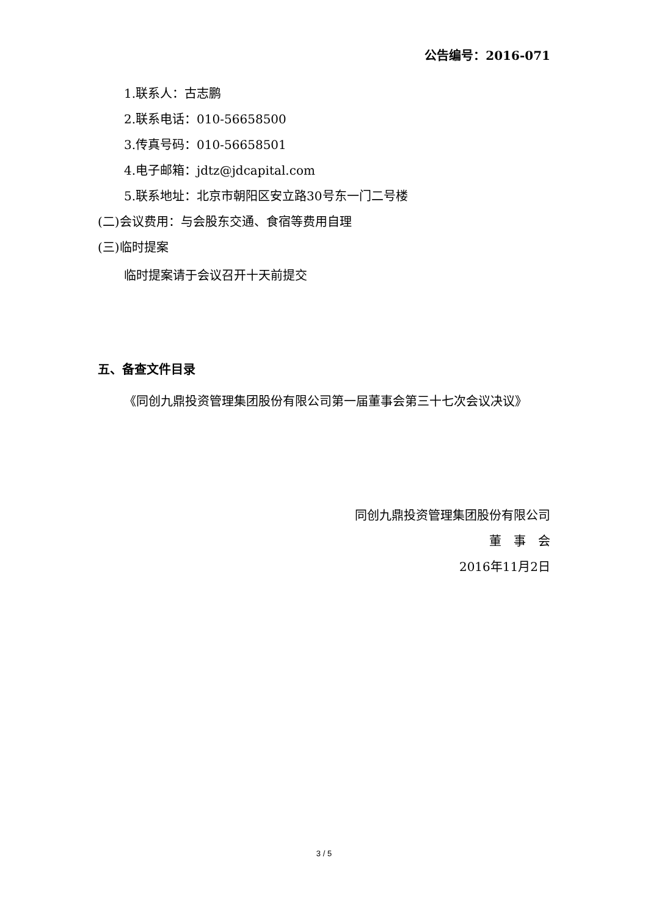公告编号：2016-071
1.联系人：古志鹏
2.联系电话：010-56658500
3.传真号码：010-56658501
4.电子邮箱：jdtz@jdcapital.com
5.联系地址：北京市朝阳区安立路30号东一门二号楼
(二)会议费用：与会股东交通、食宿等费用自理
(三)临时提案
临时提案请于会议召开十天前提交
五、备查文件目录
《同创九鼎投资管理集团股份有限公司第一届董事会第三十七次会议决议》
同创九鼎投资管理集团股份有限公司
董　事　会
2016年11月2日
3 / 5